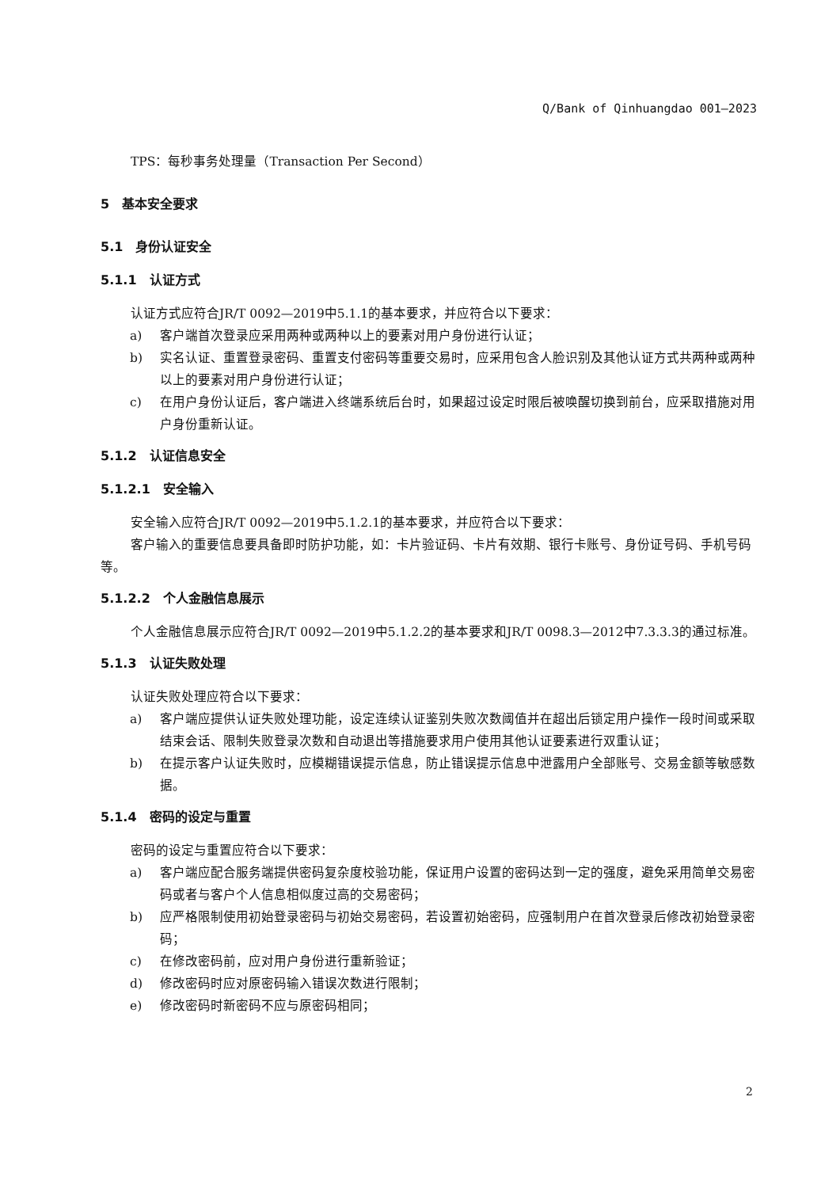Q/Bank of Qinhuangdao 001—2023
TPS：每秒事务处理量（Transaction Per Second）
5　基本安全要求
5.1　身份认证安全
5.1.1　认证方式
认证方式应符合JR/T 0092—2019中5.1.1的基本要求，并应符合以下要求：
a) 客户端首次登录应采用两种或两种以上的要素对用户身份进行认证；
b) 实名认证、重置登录密码、重置支付密码等重要交易时，应采用包含人脸识别及其他认证方式共两种或两种以上的要素对用户身份进行认证；
c) 在用户身份认证后，客户端进入终端系统后台时，如果超过设定时限后被唤醒切换到前台，应采取措施对用户身份重新认证。
5.1.2　认证信息安全
5.1.2.1　安全输入
安全输入应符合JR/T 0092—2019中5.1.2.1的基本要求，并应符合以下要求：
客户输入的重要信息要具备即时防护功能，如：卡片验证码、卡片有效期、银行卡账号、身份证号码、手机号码等。
5.1.2.2　个人金融信息展示
个人金融信息展示应符合JR/T 0092—2019中5.1.2.2的基本要求和JR/T 0098.3—2012中7.3.3.3的通过标准。
5.1.3　认证失败处理
认证失败处理应符合以下要求：
a) 客户端应提供认证失败处理功能，设定连续认证鉴别失败次数阈值并在超出后锁定用户操作一段时间或采取结束会话、限制失败登录次数和自动退出等措施要求用户使用其他认证要素进行双重认证；
b) 在提示客户认证失败时，应模糊错误提示信息，防止错误提示信息中泄露用户全部账号、交易金额等敏感数据。
5.1.4　密码的设定与重置
密码的设定与重置应符合以下要求：
a) 客户端应配合服务端提供密码复杂度校验功能，保证用户设置的密码达到一定的强度，避免采用简单交易密码或者与客户个人信息相似度过高的交易密码；
b) 应严格限制使用初始登录密码与初始交易密码，若设置初始密码，应强制用户在首次登录后修改初始登录密码；
c) 在修改密码前，应对用户身份进行重新验证；
d) 修改密码时应对原密码输入错误次数进行限制；
e) 修改密码时新密码不应与原密码相同；
2